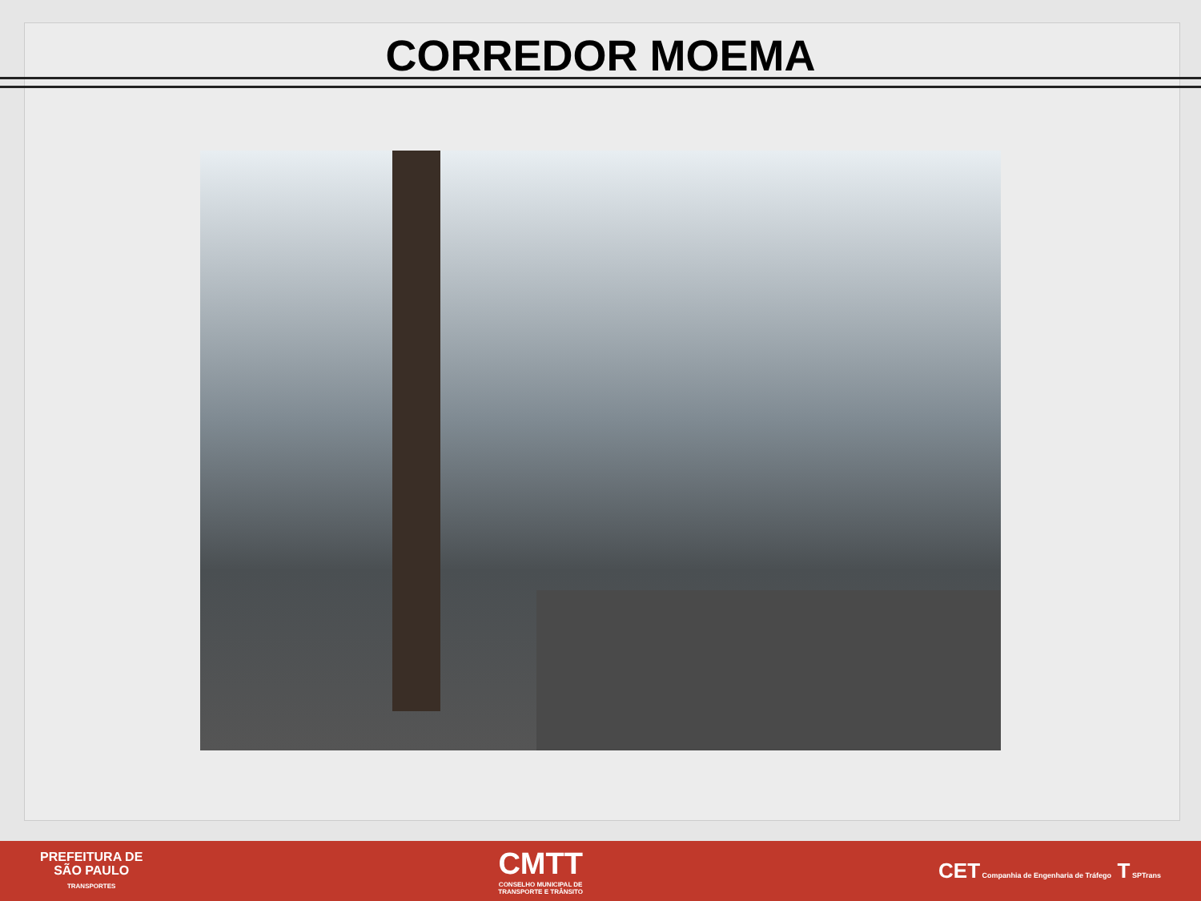CORREDOR MOEMA
PREFEITURA DE
SÃO PAULO
TRANSPORTES
CMTT
CONSELHO MUNICIPAL DE
TRANSPORTE E TRÂNSITO
CET Companhia de Engenharia de Tráfego T SPTrans